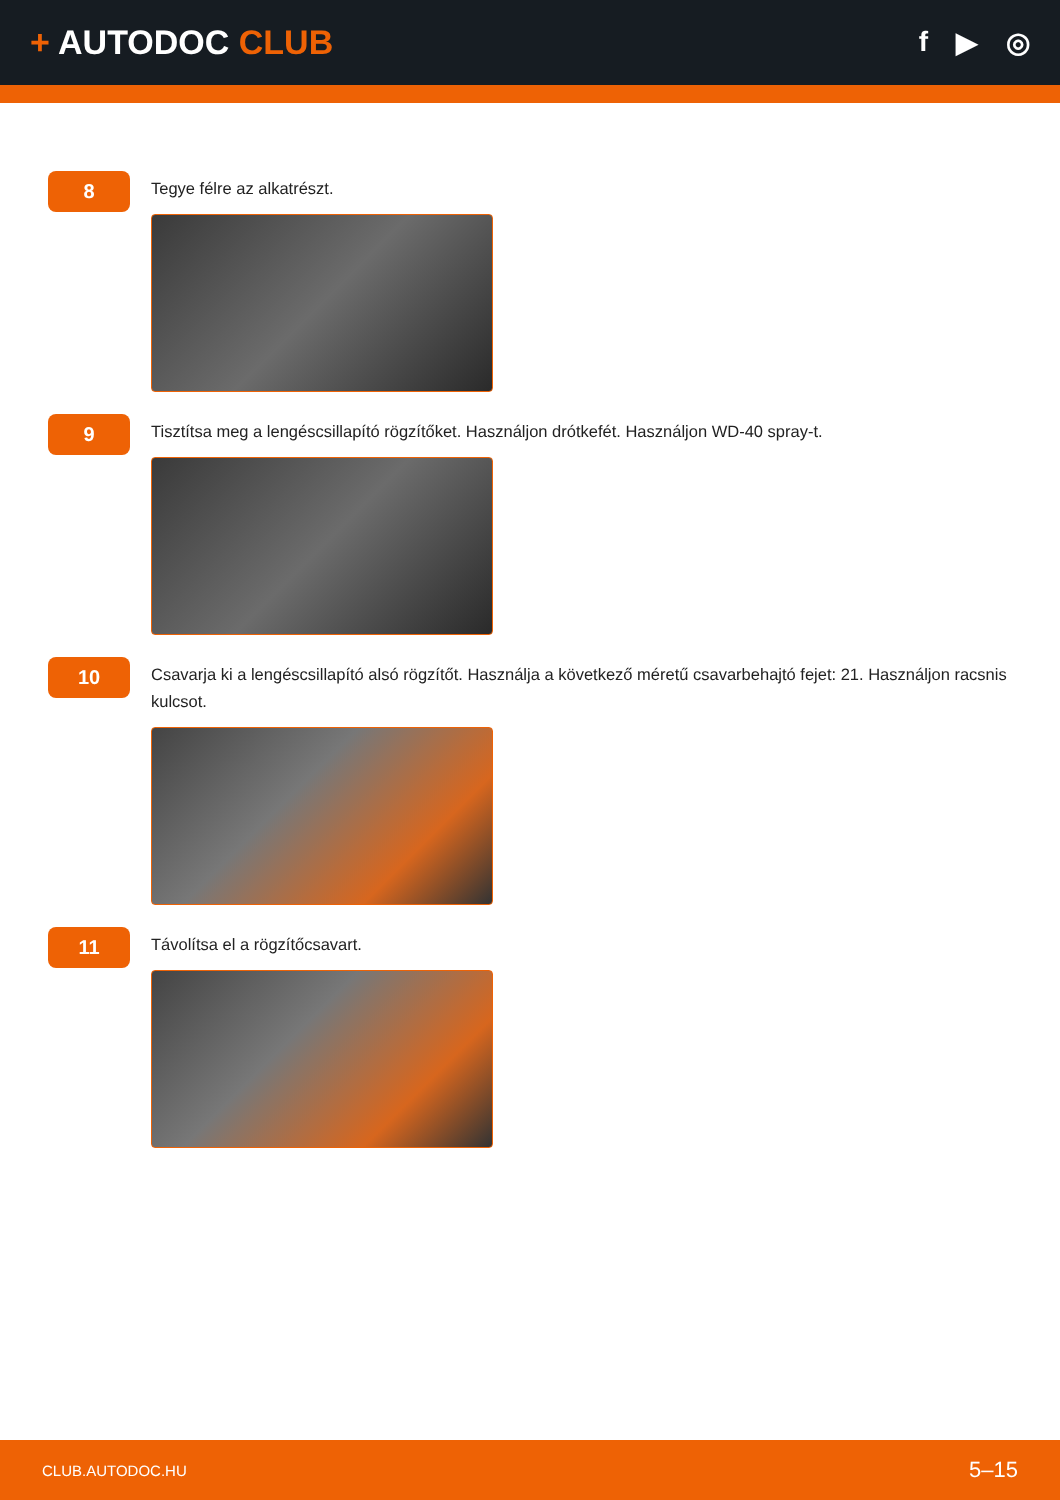+ AUTODOC CLUB
f ▶ ◎
8
Tegye félre az alkatrészt.
9
Tisztítsa meg a lengéscsillapító rögzítőket. Használjon drótkefét. Használjon WD-40 spray-t.
10
Csavarja ki a lengéscsillapító alsó rögzítőt. Használja a következő méretű csavarbehajtó fejet: 21. Használjon racsnis kulcsot.
11
Távolítsa el a rögzítőcsavart.
CLUB.AUTODOC.HU 5–15